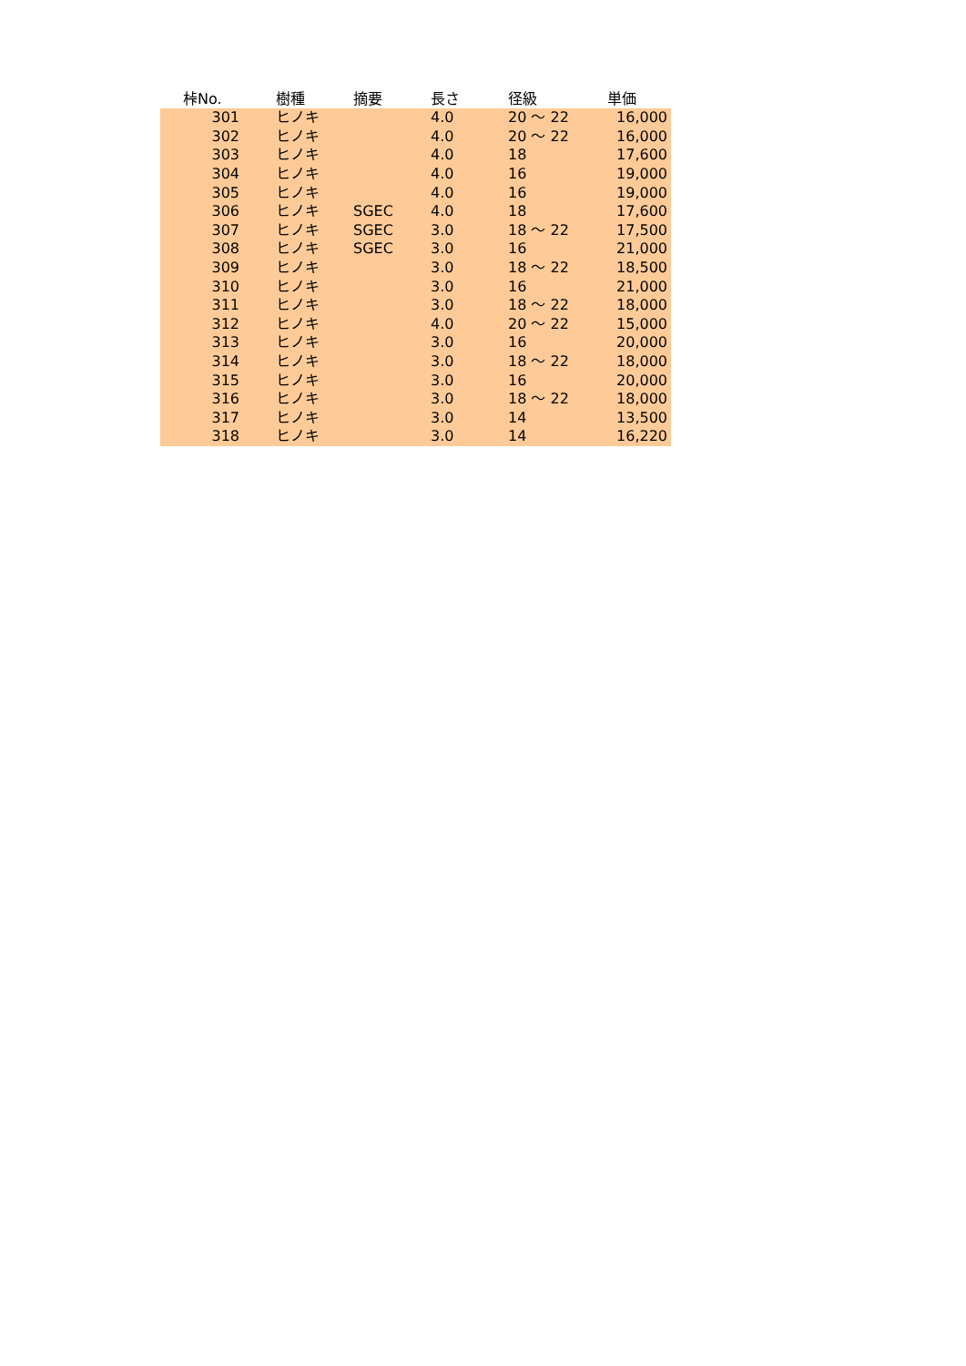| 桛No. | 樹種 | 摘要 | 長さ | 径級 | 単価 |
| --- | --- | --- | --- | --- | --- |
| 301 | ヒノキ | | 4.0 | 20 ～ 22 | 16,000 |
| 302 | ヒノキ | | 4.0 | 20 ～ 22 | 16,000 |
| 303 | ヒノキ | | 4.0 | 18 | 17,600 |
| 304 | ヒノキ | | 4.0 | 16 | 19,000 |
| 305 | ヒノキ | | 4.0 | 16 | 19,000 |
| 306 | ヒノキ | SGEC | 4.0 | 18 | 17,600 |
| 307 | ヒノキ | SGEC | 3.0 | 18 ～ 22 | 17,500 |
| 308 | ヒノキ | SGEC | 3.0 | 16 | 21,000 |
| 309 | ヒノキ | | 3.0 | 18 ～ 22 | 18,500 |
| 310 | ヒノキ | | 3.0 | 16 | 21,000 |
| 311 | ヒノキ | | 3.0 | 18 ～ 22 | 18,000 |
| 312 | ヒノキ | | 4.0 | 20 ～ 22 | 15,000 |
| 313 | ヒノキ | | 3.0 | 16 | 20,000 |
| 314 | ヒノキ | | 3.0 | 18 ～ 22 | 18,000 |
| 315 | ヒノキ | | 3.0 | 16 | 20,000 |
| 316 | ヒノキ | | 3.0 | 18 ～ 22 | 18,000 |
| 317 | ヒノキ | | 3.0 | 14 | 13,500 |
| 318 | ヒノキ | | 3.0 | 14 | 16,220 |